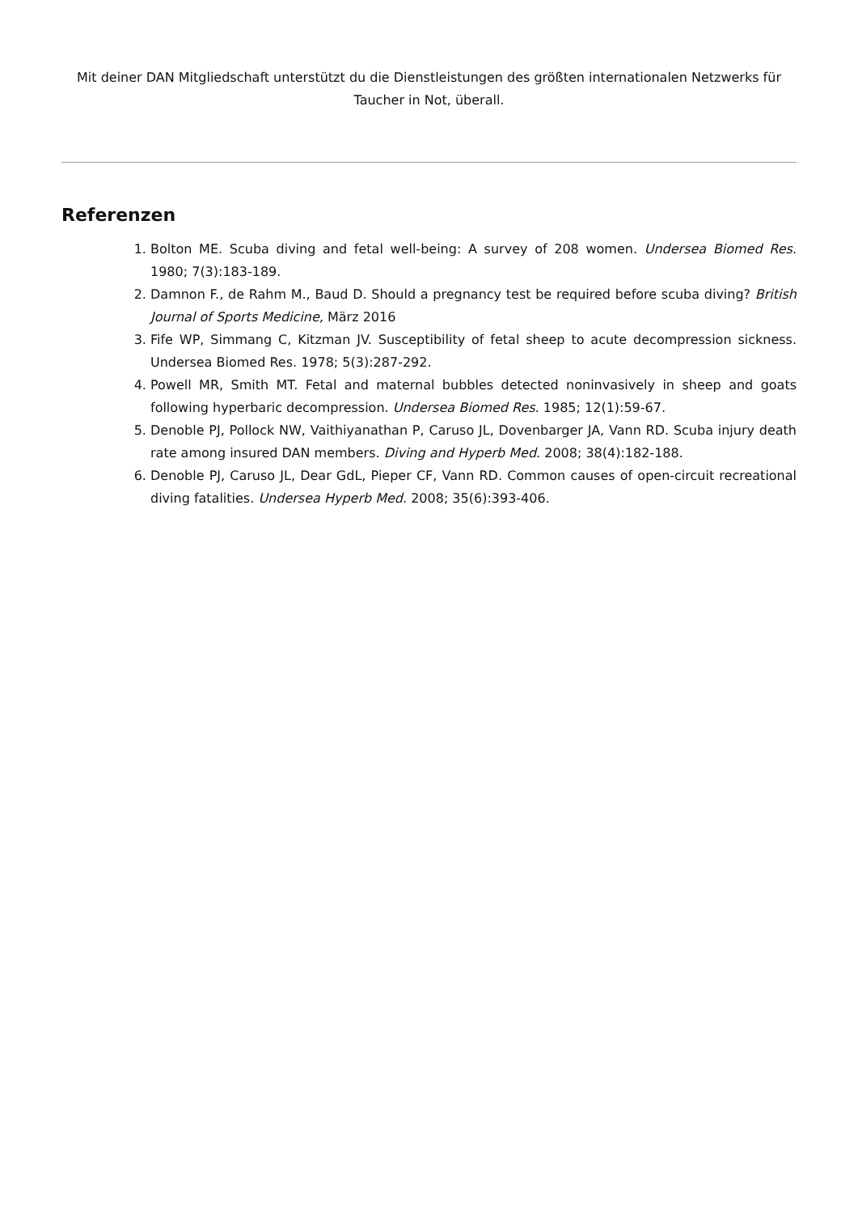Mit deiner DAN Mitgliedschaft unterstützt du die Dienstleistungen des größten internationalen Netzwerks für Taucher in Not, überall.
Referenzen
1. Bolton ME. Scuba diving and fetal well-being: A survey of 208 women. Undersea Biomed Res. 1980; 7(3):183-189.
2. Damnon F., de Rahm M., Baud D. Should a pregnancy test be required before scuba diving? British Journal of Sports Medicine, März 2016
3. Fife WP, Simmang C, Kitzman JV. Susceptibility of fetal sheep to acute decompression sickness. Undersea Biomed Res. 1978; 5(3):287-292.
4. Powell MR, Smith MT. Fetal and maternal bubbles detected noninvasively in sheep and goats following hyperbaric decompression. Undersea Biomed Res. 1985; 12(1):59-67.
5. Denoble PJ, Pollock NW, Vaithiyanathan P, Caruso JL, Dovenbarger JA, Vann RD. Scuba injury death rate among insured DAN members. Diving and Hyperb Med. 2008; 38(4):182-188.
6. Denoble PJ, Caruso JL, Dear GdL, Pieper CF, Vann RD. Common causes of open-circuit recreational diving fatalities. Undersea Hyperb Med. 2008; 35(6):393-406.